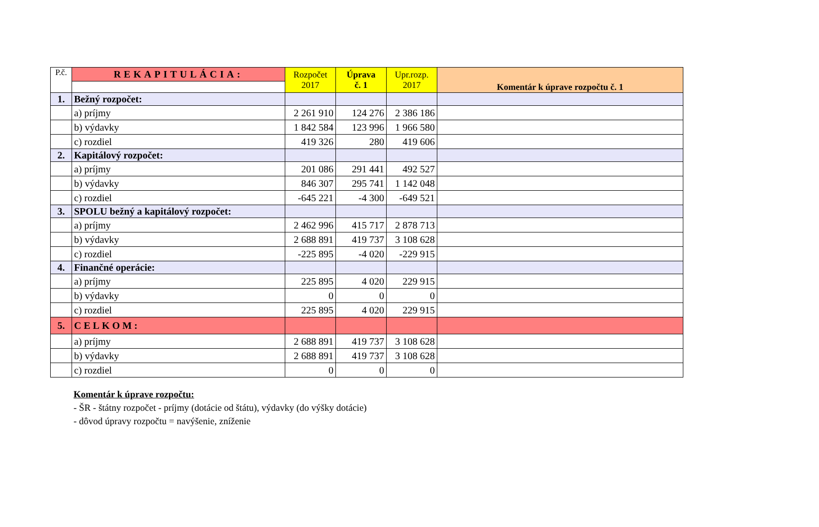| P.č. | REKAPITULÁCIA: | Rozpočet 2017 | Úprava č. 1 | Upr.rozp. 2017 | Komentár k úprave rozpočtu č. 1 |
| --- | --- | --- | --- | --- | --- |
| 1. | Bežný rozpočet: | | | | |
| | a) príjmy | 2 261 910 | 124 276 | 2 386 186 | |
| | b) výdavky | 1 842 584 | 123 996 | 1 966 580 | |
| | c) rozdiel | 419 326 | 280 | 419 606 | |
| 2. | Kapitálový rozpočet: | | | | |
| | a) príjmy | 201 086 | 291 441 | 492 527 | |
| | b) výdavky | 846 307 | 295 741 | 1 142 048 | |
| | c) rozdiel | -645 221 | -4 300 | -649 521 | |
| 3. | SPOLU bežný a kapitálový rozpočet: | | | | |
| | a) príjmy | 2 462 996 | 415 717 | 2 878 713 | |
| | b) výdavky | 2 688 891 | 419 737 | 3 108 628 | |
| | c) rozdiel | -225 895 | -4 020 | -229 915 | |
| 4. | Finančné operácie: | | | | |
| | a) príjmy | 225 895 | 4 020 | 229 915 | |
| | b) výdavky | 0 | 0 | 0 | |
| | c) rozdiel | 225 895 | 4 020 | 229 915 | |
| 5. | CELKOM: | | | | |
| | a) príjmy | 2 688 891 | 419 737 | 3 108 628 | |
| | b) výdavky | 2 688 891 | 419 737 | 3 108 628 | |
| | c) rozdiel | 0 | 0 | 0 | |
Komentár k úprave rozpočtu:
- ŠR - štátny rozpočet - príjmy (dotácie od štátu), výdavky (do výšky dotácie)
- dôvod úpravy rozpočtu = navýšenie, zníženie